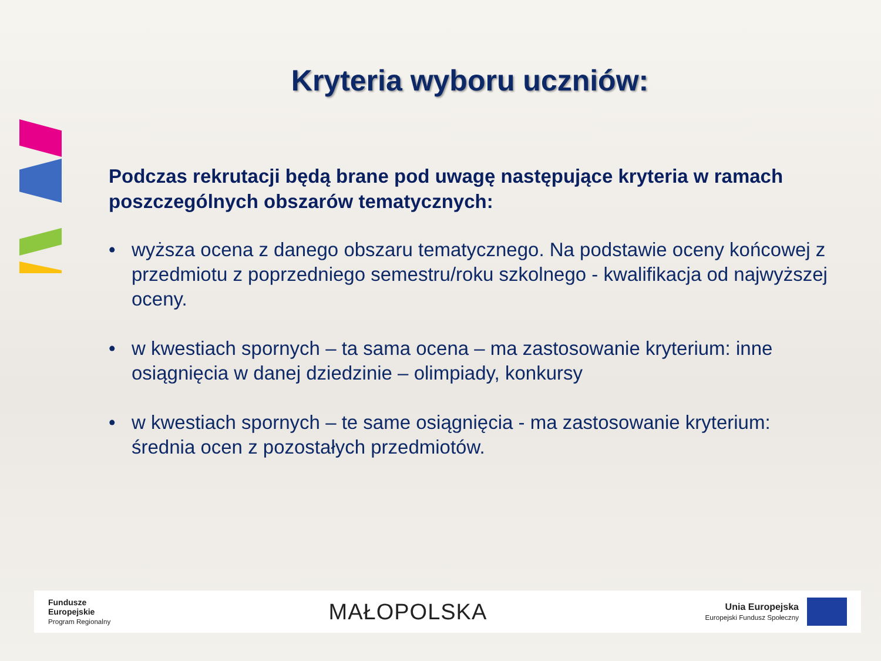Kryteria wyboru uczniów:
Podczas rekrutacji będą brane pod uwagę następujące kryteria w ramach poszczególnych obszarów tematycznych:
• wyższa ocena z danego obszaru tematycznego. Na podstawie oceny końcowej z przedmiotu z poprzedniego semestru/roku szkolnego - kwalifikacja od najwyższej oceny.
• w kwestiach spornych – ta sama ocena – ma zastosowanie kryterium: inne osiągnięcia w danej dziedzinie – olimpiady, konkursy
• w kwestiach spornych – te same osiągnięcia - ma zastosowanie kryterium: średnia ocen z pozostałych przedmiotów.
Fundusze
Europejskie
Program Regionalny
MAŁOPOLSKA
Unia Europejska
Europejski Fundusz Społeczny